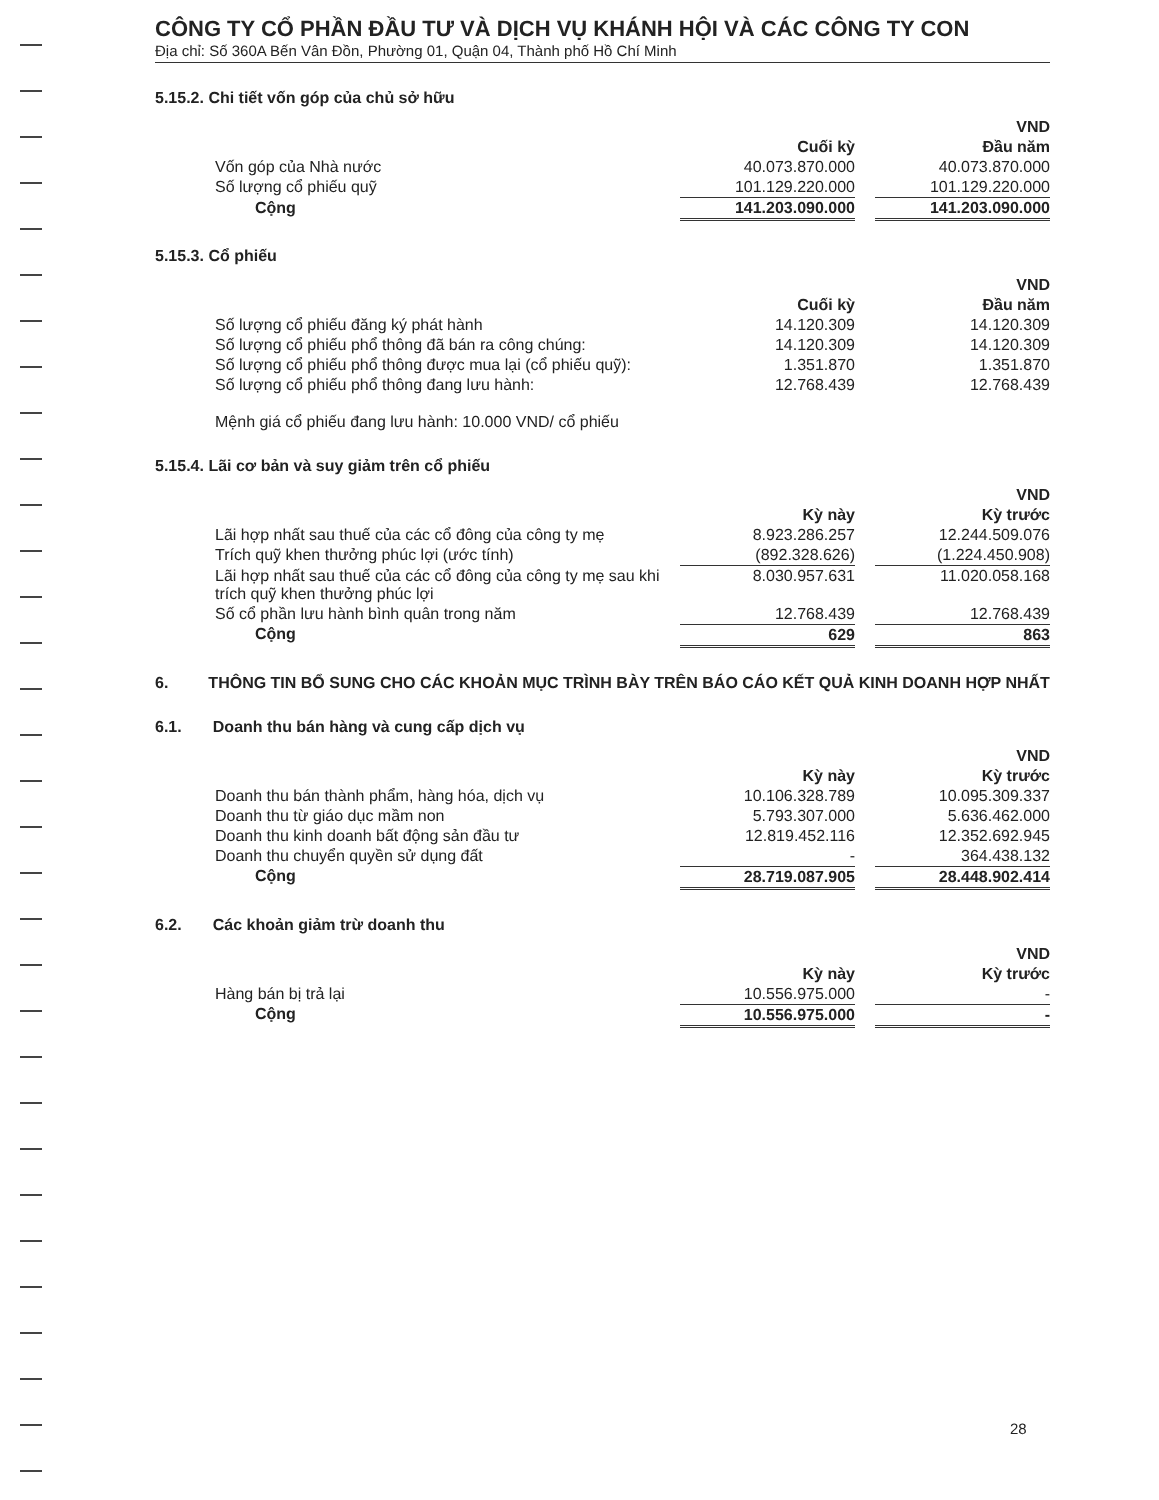CÔNG TY CỔ PHẦN ĐẦU TƯ VÀ DỊCH VỤ KHÁNH HỘI VÀ CÁC CÔNG TY CON
Địa chỉ: Số 360A Bến Vân Đồn, Phường 01, Quận 04, Thành phố Hồ Chí Minh
5.15.2. Chi tiết vốn góp của chủ sở hữu
| | | | VND |
| | Cuối kỳ | | Đầu năm |
| Vốn góp của Nhà nước | 40.073.870.000 | | 40.073.870.000 |
| Số lượng cổ phiếu quỹ | 101.129.220.000 | | 101.129.220.000 |
| Cộng | 141.203.090.000 | | 141.203.090.000 |
5.15.3. Cổ phiếu
| | | | VND |
| | Cuối kỳ | | Đầu năm |
| Số lượng cổ phiếu đăng ký phát hành | 14.120.309 | | 14.120.309 |
| Số lượng cổ phiếu phổ thông đã bán ra công chúng: | 14.120.309 | | 14.120.309 |
| Số lượng cổ phiếu phổ thông được mua lại (cổ phiếu quỹ): | 1.351.870 | | 1.351.870 |
| Số lượng cổ phiếu phổ thông đang lưu hành: | 12.768.439 | | 12.768.439 |
Mệnh giá cổ phiếu đang lưu hành: 10.000 VND/ cổ phiếu
5.15.4. Lãi cơ bản và suy giảm trên cổ phiếu
| | | | VND |
| | Kỳ này | | Kỳ trước |
| Lãi hợp nhất sau thuế của các cổ đông của công ty mẹ | 8.923.286.257 | | 12.244.509.076 |
| Trích quỹ khen thưởng phúc lợi (ước tính) | (892.328.626) | | (1.224.450.908) |
| Lãi hợp nhất sau thuế của các cổ đông của công ty mẹ sau khi trích quỹ khen thưởng phúc lợi | 8.030.957.631 | | 11.020.058.168 |
| Số cổ phần lưu hành bình quân trong năm | 12.768.439 | | 12.768.439 |
| Cộng | 629 | | 863 |
6. THÔNG TIN BỔ SUNG CHO CÁC KHOẢN MỤC TRÌNH BÀY TRÊN BÁO CÁO KẾT QUẢ KINH DOANH HỢP NHẤT
6.1. Doanh thu bán hàng và cung cấp dịch vụ
| | | | VND |
| | Kỳ này | | Kỳ trước |
| Doanh thu bán thành phẩm, hàng hóa, dịch vụ | 10.106.328.789 | | 10.095.309.337 |
| Doanh thu từ giáo dục mầm non | 5.793.307.000 | | 5.636.462.000 |
| Doanh thu kinh doanh bất động sản đầu tư | 12.819.452.116 | | 12.352.692.945 |
| Doanh thu chuyển quyền sử dụng đất | - | | 364.438.132 |
| Cộng | 28.719.087.905 | | 28.448.902.414 |
6.2. Các khoản giảm trừ doanh thu
| | | | VND |
| | Kỳ này | | Kỳ trước |
| Hàng bán bị trả lại | 10.556.975.000 | | - |
| Cộng | 10.556.975.000 | | - |
28